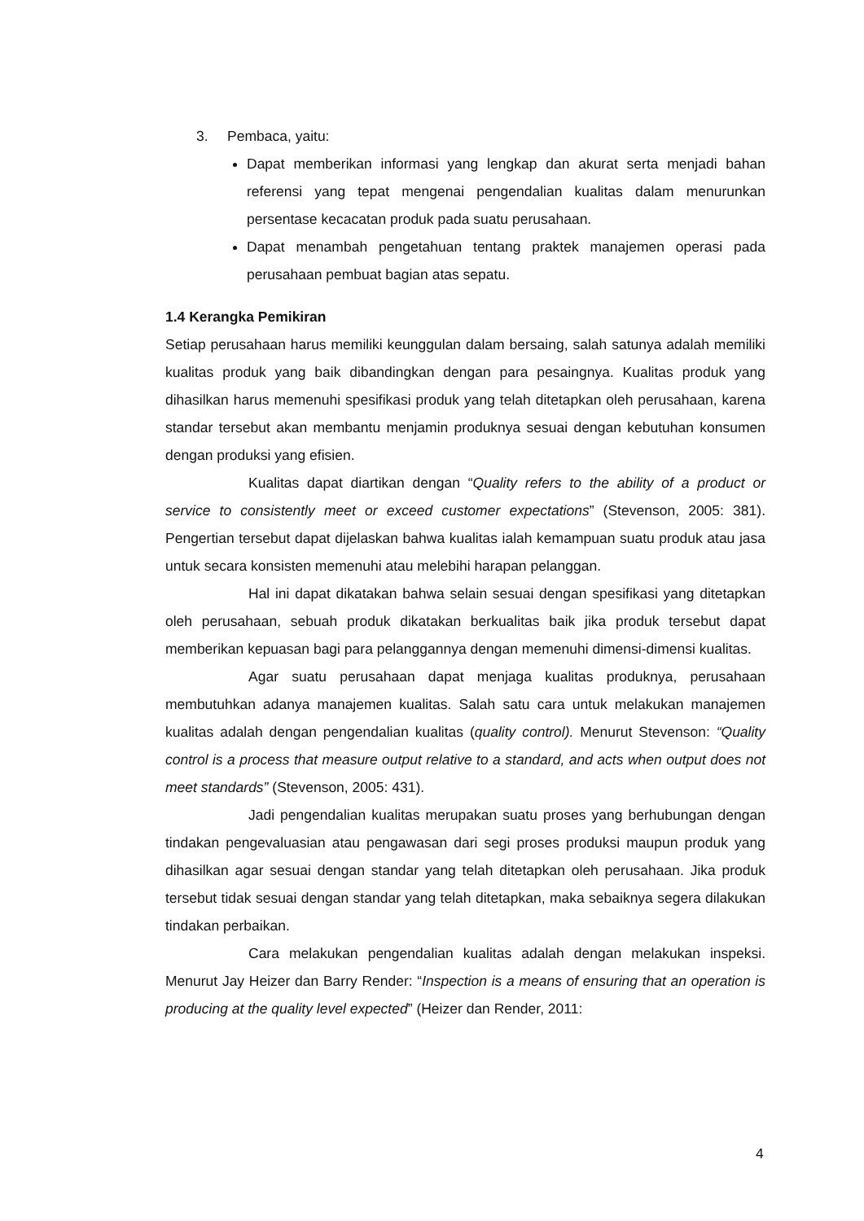3. Pembaca, yaitu:
Dapat memberikan informasi yang lengkap dan akurat serta menjadi bahan referensi yang tepat mengenai pengendalian kualitas dalam menurunkan persentase kecacatan produk pada suatu perusahaan.
Dapat menambah pengetahuan tentang praktek manajemen operasi pada perusahaan pembuat bagian atas sepatu.
1.4 Kerangka Pemikiran
Setiap perusahaan harus memiliki keunggulan dalam bersaing, salah satunya adalah memiliki kualitas produk yang baik dibandingkan dengan para pesaingnya. Kualitas produk yang dihasilkan harus memenuhi spesifikasi produk yang telah ditetapkan oleh perusahaan, karena standar tersebut akan membantu menjamin produknya sesuai dengan kebutuhan konsumen dengan produksi yang efisien.
Kualitas dapat diartikan dengan “Quality refers to the ability of a product or service to consistently meet or exceed customer expectations” (Stevenson, 2005: 381). Pengertian tersebut dapat dijelaskan bahwa kualitas ialah kemampuan suatu produk atau jasa untuk secara konsisten memenuhi atau melebihi harapan pelanggan.
Hal ini dapat dikatakan bahwa selain sesuai dengan spesifikasi yang ditetapkan oleh perusahaan, sebuah produk dikatakan berkualitas baik jika produk tersebut dapat memberikan kepuasan bagi para pelanggannya dengan memenuhi dimensi-dimensi kualitas.
Agar suatu perusahaan dapat menjaga kualitas produknya, perusahaan membutuhkan adanya manajemen kualitas. Salah satu cara untuk melakukan manajemen kualitas adalah dengan pengendalian kualitas (quality control). Menurut Stevenson: “Quality control is a process that measure output relative to a standard, and acts when output does not meet standards” (Stevenson, 2005: 431).
Jadi pengendalian kualitas merupakan suatu proses yang berhubungan dengan tindakan pengevaluasian atau pengawasan dari segi proses produksi maupun produk yang dihasilkan agar sesuai dengan standar yang telah ditetapkan oleh perusahaan. Jika produk tersebut tidak sesuai dengan standar yang telah ditetapkan, maka sebaiknya segera dilakukan tindakan perbaikan.
Cara melakukan pengendalian kualitas adalah dengan melakukan inspeksi. Menurut Jay Heizer dan Barry Render: “Inspection is a means of ensuring that an operation is producing at the quality level expected” (Heizer dan Render, 2011:
4